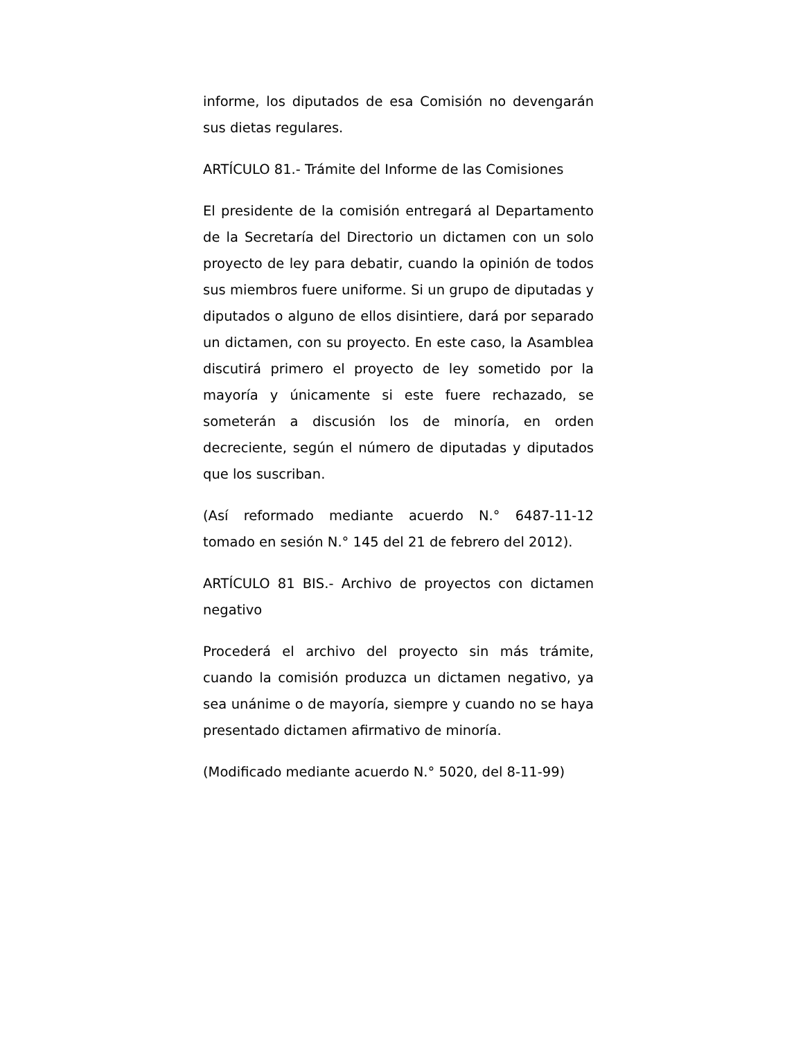informe, los diputados de esa Comisión no devengarán sus dietas regulares.
ARTÍCULO 81.- Trámite del Informe de las Comisiones
El presidente de la comisión entregará al Departamento de la Secretaría del Directorio un dictamen con un solo proyecto de ley para debatir, cuando la opinión de todos sus miembros fuere uniforme. Si un grupo de diputadas y diputados o alguno de ellos disintiere, dará por separado un dictamen, con su proyecto. En este caso, la Asamblea discutirá primero el proyecto de ley sometido por la mayoría y únicamente si este fuere rechazado, se someterán a discusión los de minoría, en orden decreciente, según el número de diputadas y diputados que los suscriban.
(Así reformado mediante acuerdo N.° 6487-11-12 tomado en sesión N.° 145 del 21 de febrero del 2012).
ARTÍCULO 81 BIS.- Archivo de proyectos con dictamen negativo
Procederá el archivo del proyecto sin más trámite, cuando la comisión produzca un dictamen negativo, ya sea unánime o de mayoría, siempre y cuando no se haya presentado dictamen afirmativo de minoría.
(Modificado mediante acuerdo N.° 5020, del 8-11-99)